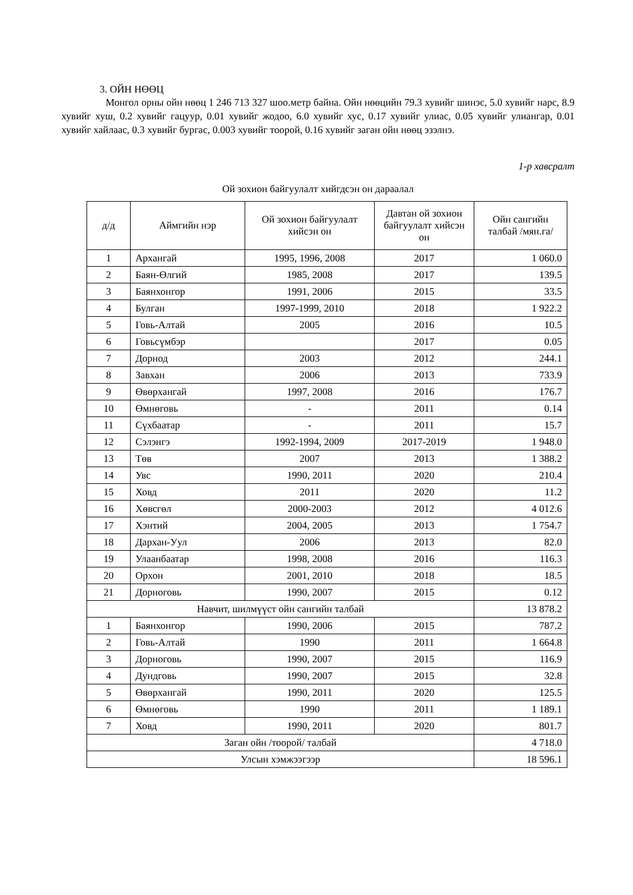3. ОЙН НӨӨЦ
Монгол орны ойн нөөц 1 246 713 327 шоо.метр байна. Ойн нөөцийн 79.3 хувийг шинэс, 5.0 хувийг нарс, 8.9 хувийг хуш, 0.2 хувийг гацуур, 0.01 хувийг жодоо, 6.0 хувийг хус, 0.17 хувийг улиас, 0.05 хувийг улиангар, 0.01 хувийг хайлаас, 0.3 хувийг бургас, 0.003 хувийг тоорой, 0.16 хувийг заган ойн нөөц эзэлнэ.
1-р хавсралт
Ой зохион байгуулалт хийгдсэн он дараалал
| д/д | Аймгийн нэр | Ой зохион байгуулалт хийсэн он | Давтан ой зохион байгуулалт хийсэн он | Ойн сангийн талбай /мян.га/ |
| --- | --- | --- | --- | --- |
| 1 | Архангай | 1995, 1996, 2008 | 2017 | 1 060.0 |
| 2 | Баян-Өлгий | 1985, 2008 | 2017 | 139.5 |
| 3 | Баянхонгор | 1991, 2006 | 2015 | 33.5 |
| 4 | Булган | 1997-1999, 2010 | 2018 | 1 922.2 |
| 5 | Говь-Алтай | 2005 | 2016 | 10.5 |
| 6 | Говьсүмбэр | | 2017 | 0.05 |
| 7 | Дорнод | 2003 | 2012 | 244.1 |
| 8 | Завхан | 2006 | 2013 | 733.9 |
| 9 | Өвөрхангай | 1997, 2008 | 2016 | 176.7 |
| 10 | Өмнөговь | - | 2011 | 0.14 |
| 11 | Сүхбаатар | - | 2011 | 15.7 |
| 12 | Сэлэнгэ | 1992-1994, 2009 | 2017-2019 | 1 948.0 |
| 13 | Төв | 2007 | 2013 | 1 388.2 |
| 14 | Увс | 1990, 2011 | 2020 | 210.4 |
| 15 | Ховд | 2011 | 2020 | 11.2 |
| 16 | Хөвсгөл | 2000-2003 | 2012 | 4 012.6 |
| 17 | Хэнтий | 2004, 2005 | 2013 | 1 754.7 |
| 18 | Дархан-Уул | 2006 | 2013 | 82.0 |
| 19 | Улаанбаатар | 1998, 2008 | 2016 | 116.3 |
| 20 | Орхон | 2001, 2010 | 2018 | 18.5 |
| 21 | Дорноговь | 1990, 2007 | 2015 | 0.12 |
| Навчит, шилмүүст ойн сангийн талбай | | | | 13 878.2 |
| 1 | Баянхонгор | 1990, 2006 | 2015 | 787.2 |
| 2 | Говь-Алтай | 1990 | 2011 | 1 664.8 |
| 3 | Дорноговь | 1990, 2007 | 2015 | 116.9 |
| 4 | Дундговь | 1990, 2007 | 2015 | 32.8 |
| 5 | Өвөрхангай | 1990, 2011 | 2020 | 125.5 |
| 6 | Өмнөговь | 1990 | 2011 | 1 189.1 |
| 7 | Ховд | 1990, 2011 | 2020 | 801.7 |
| Заган ойн /тоорой/ талбай | | | | 4 718.0 |
| Улсын хэмжээгээр | | | | 18 596.1 |